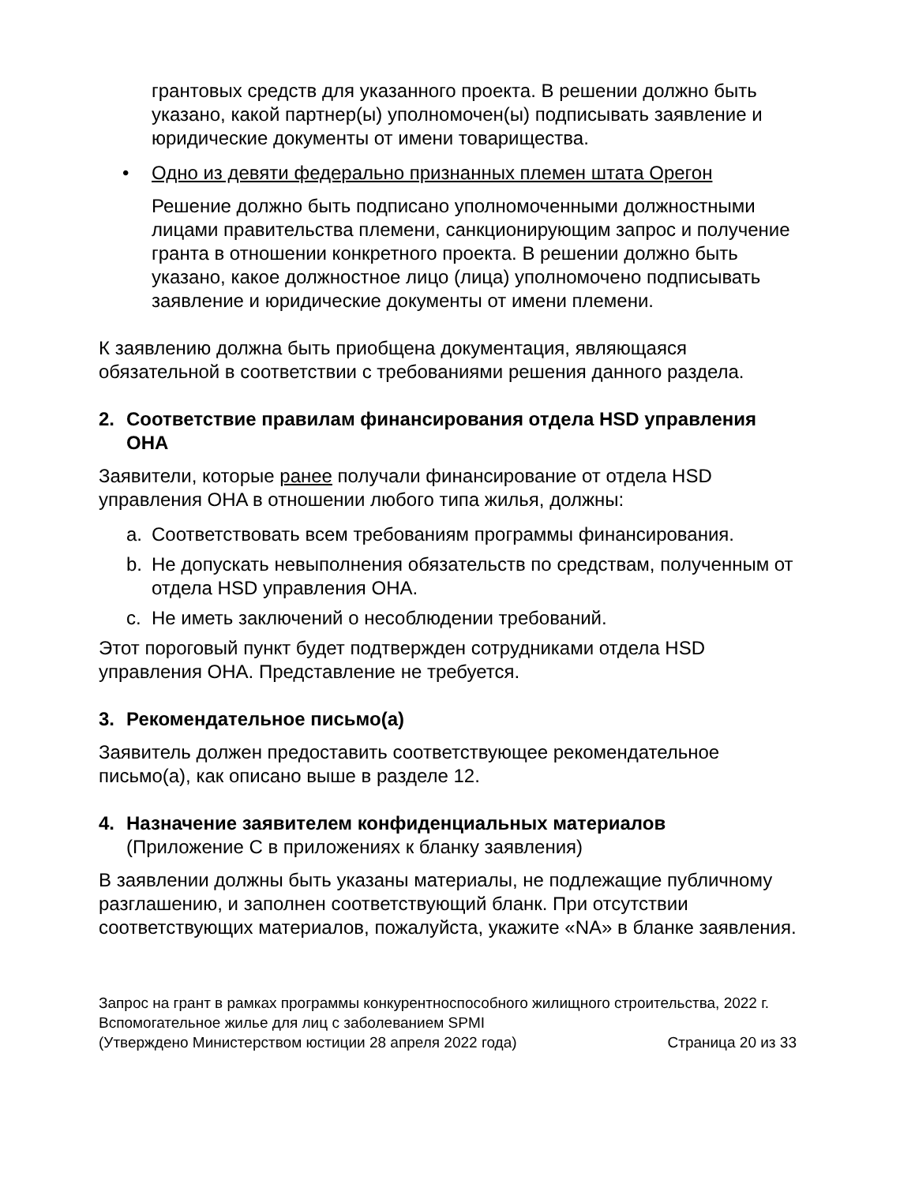грантовых средств для указанного проекта. В решении должно быть указано, какой партнер(ы) уполномочен(ы) подписывать заявление и юридические документы от имени товарищества.
• Одно из девяти федерально признанных племен штата Орегон
Решение должно быть подписано уполномоченными должностными лицами правительства племени, санкционирующим запрос и получение гранта в отношении конкретного проекта. В решении должно быть указано, какое должностное лицо (лица) уполномочено подписывать заявление и юридические документы от имени племени.
К заявлению должна быть приобщена документация, являющаяся обязательной в соответствии с требованиями решения данного раздела.
2. Соответствие правилам финансирования отдела HSD управления OHA
Заявители, которые ранее получали финансирование от отдела HSD управления OHA в отношении любого типа жилья, должны:
a. Соответствовать всем требованиям программы финансирования.
b. Не допускать невыполнения обязательств по средствам, полученным от отдела HSD управления OHA.
c. Не иметь заключений о несоблюдении требований.
Этот пороговый пункт будет подтвержден сотрудниками отдела HSD управления OHA. Представление не требуется.
3. Рекомендательное письмо(а)
Заявитель должен предоставить соответствующее рекомендательное письмо(а), как описано выше в разделе 12.
4. Назначение заявителем конфиденциальных материалов
(Приложение C в приложениях к бланку заявления)
В заявлении должны быть указаны материалы, не подлежащие публичному разглашению, и заполнен соответствующий бланк. При отсутствии соответствующих материалов, пожалуйста, укажите «NA» в бланке заявления.
Запрос на грант в рамках программы конкурентноспособного жилищного строительства, 2022 г.
Вспомогательное жилье для лиц с заболеванием SPMI
(Утверждено Министерством юстиции 28 апреля 2022 года) Страница 20 из 33